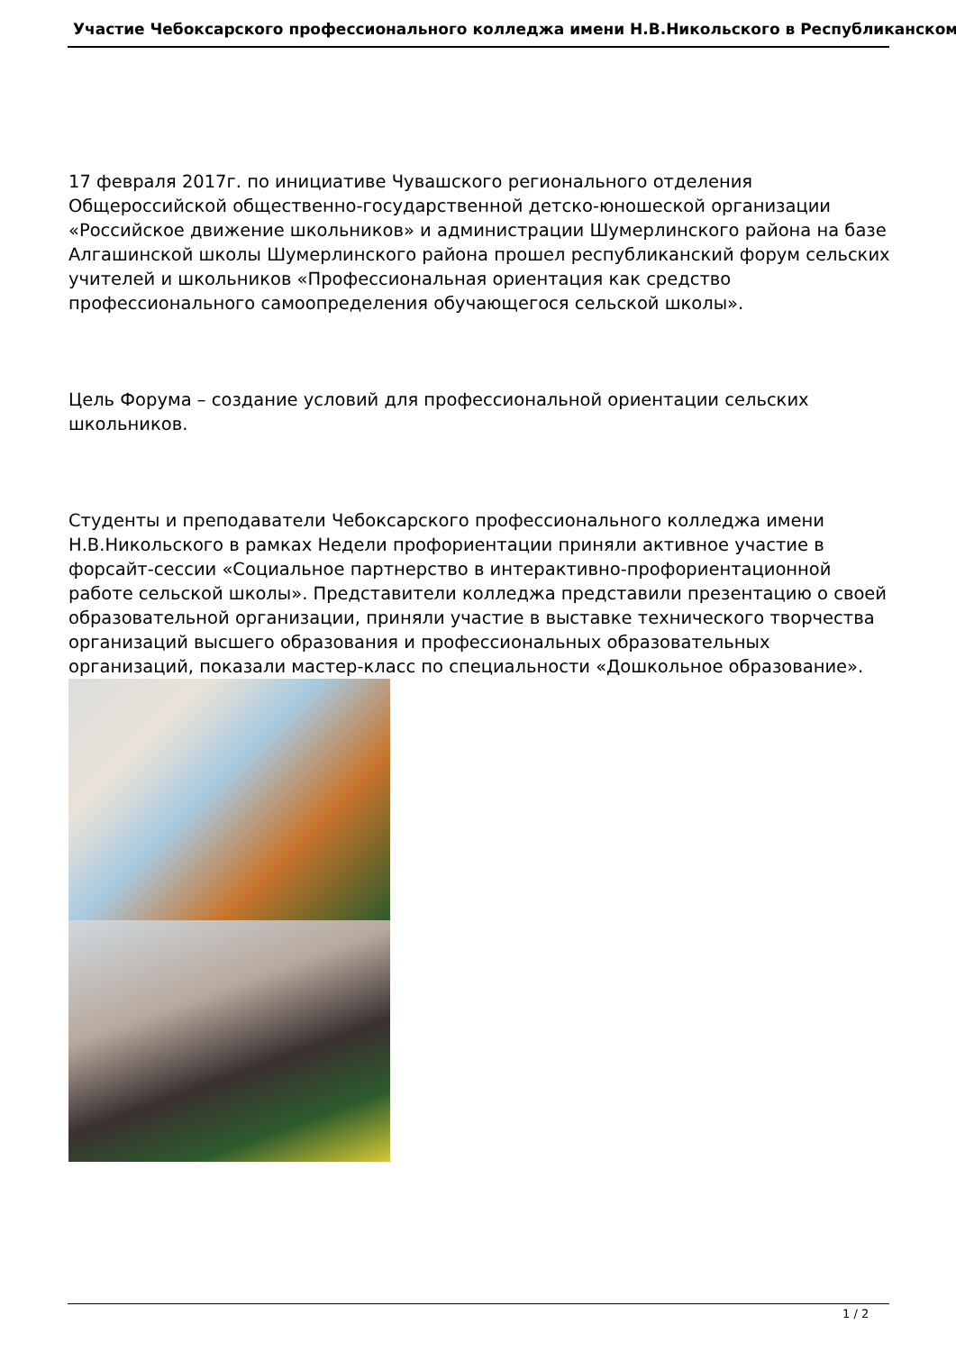Участие Чебоксарского профессионального колледжа имени Н.В.Никольского в Республиканском
17 февраля 2017г. по инициативе Чувашского регионального отделения Общероссийской общественно-государственной детско-юношеской организации «Российское движение школьников» и администрации Шумерлинского района на базе Алгашинской школы Шумерлинского района прошел республиканский форум сельских учителей и школьников «Профессиональная ориентация как средство профессионального самоопределения обучающегося сельской школы».
Цель Форума – создание условий для профессиональной ориентации сельских школьников.
Студенты и преподаватели Чебоксарского профессионального колледжа имени Н.В.Никольского в рамках Недели профориентации приняли активное участие в форсайт-сессии «Социальное партнерство в интерактивно-профориентационной работе сельской школы». Представители колледжа представили презентацию о своей образовательной организации, приняли участие в выставке технического творчества организаций высшего образования и профессиональных образовательных организаций, показали мастер-класс по специальности «Дошкольное образование».
1 / 2